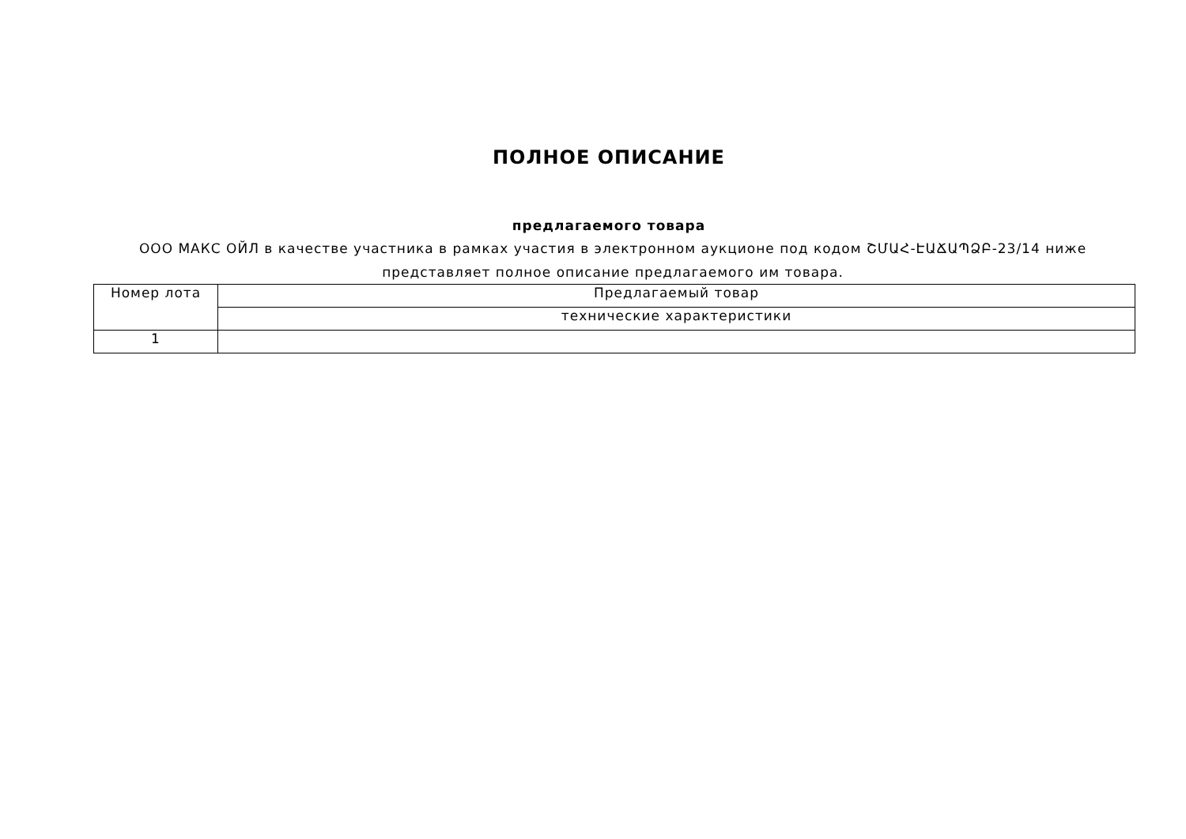ПОЛНОЕ ОПИСАНИЕ
предлагаемого товара
ООО МАКС ОЙЛ в качестве участника в рамках участия в электронном аукционе под кодом ՇՄԱՀ-ԷԱՃԱՊՁԲ-23/14 ниже представляет полное описание предлагаемого им товара.
| Номер лота | Предлагаемый товар |
| | технические характеристики |
| 1 | |